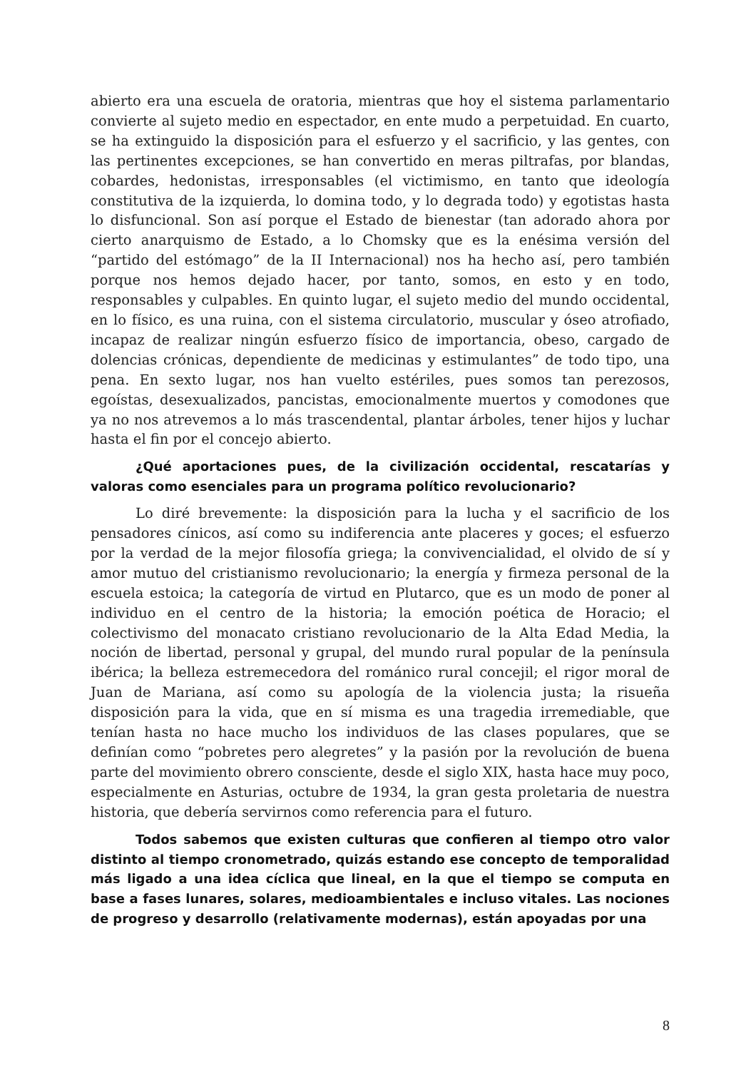abierto era una escuela de oratoria, mientras que hoy el sistema parlamentario convierte al sujeto medio en espectador, en ente mudo a perpetuidad. En cuarto, se ha extinguido la disposición para el esfuerzo y el sacrificio, y las gentes, con las pertinentes excepciones, se han convertido en meras piltrafas, por blandas, cobardes, hedonistas, irresponsables (el victimismo, en tanto que ideología constitutiva de la izquierda, lo domina todo, y lo degrada todo) y egotistas hasta lo disfuncional. Son así porque el Estado de bienestar (tan adorado ahora por cierto anarquismo de Estado, a lo Chomsky que es la enésima versión del “partido del estómago” de la II Internacional) nos ha hecho así, pero también porque nos hemos dejado hacer, por tanto, somos, en esto y en todo, responsables y culpables. En quinto lugar, el sujeto medio del mundo occidental, en lo físico, es una ruina, con el sistema circulatorio, muscular y óseo atrofiado, incapaz de realizar ningún esfuerzo físico de importancia, obeso, cargado de dolencias crónicas, dependiente de medicinas y estimulantes” de todo tipo, una pena. En sexto lugar, nos han vuelto estériles, pues somos tan perezosos, egoístas, desexualizados, pancistas, emocionalmente muertos y comodones que ya no nos atrevemos a lo más trascendental, plantar árboles, tener hijos y luchar hasta el fin por el concejo abierto.
¿Qué aportaciones pues, de la civilización occidental, rescatarías y valoras como esenciales para un programa político revolucionario?
Lo diré brevemente: la disposición para la lucha y el sacrificio de los pensadores cínicos, así como su indiferencia ante placeres y goces; el esfuerzo por la verdad de la mejor filosofía griega; la convivencialidad, el olvido de sí y amor mutuo del cristianismo revolucionario; la energía y firmeza personal de la escuela estoica; la categoría de virtud en Plutarco, que es un modo de poner al individuo en el centro de la historia; la emoción poética de Horacio; el colectivismo del monacato cristiano revolucionario de la Alta Edad Media, la noción de libertad, personal y grupal, del mundo rural popular de la península ibérica; la belleza estremecedora del románico rural concejil; el rigor moral de Juan de Mariana, así como su apología de la violencia justa; la risueña disposición para la vida, que en sí misma es una tragedia irremediable, que tenían hasta no hace mucho los individuos de las clases populares, que se definían como “pobretes pero alegretes” y la pasión por la revolución de buena parte del movimiento obrero consciente, desde el siglo XIX, hasta hace muy poco, especialmente en Asturias, octubre de 1934, la gran gesta proletaria de nuestra historia, que debería servirnos como referencia para el futuro.
Todos sabemos que existen culturas que confieren al tiempo otro valor distinto al tiempo cronometrado, quizás estando ese concepto de temporalidad más ligado a una idea cíclica que lineal, en la que el tiempo se computa en base a fases lunares, solares, medioambientales e incluso vitales. Las nociones de progreso y desarrollo (relativamente modernas), están apoyadas por una
8